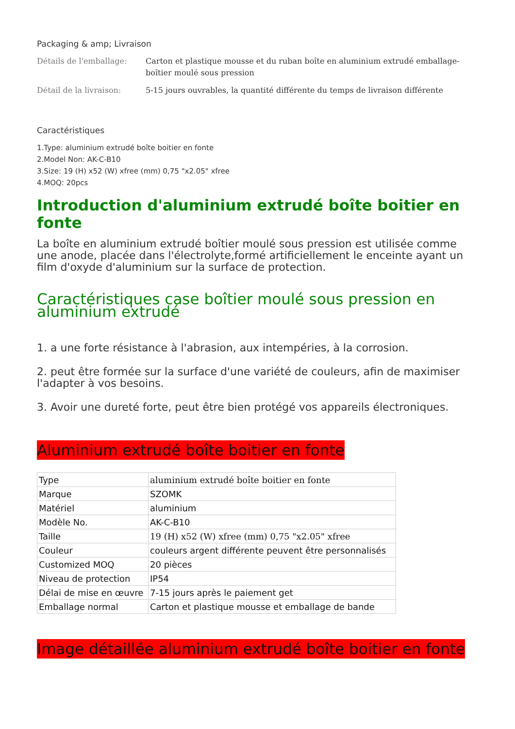Packaging & amp; Livraison
Détails de l'emballage: Carton et plastique mousse et du ruban boîte en aluminium extrudé emballage-boîtier moulé sous pression
Détail de la livraison: 5-15 jours ouvrables, la quantité différente du temps de livraison différente
Caractéristiques
1.Type: aluminium extrudé boîte boitier en fonte
2.Model Non: AK-C-B10
3.Size: 19 (H) x52 (W) xfree (mm) 0,75 "x2.05" xfree
4.MOQ: 20pcs
Introduction d'aluminium extrudé boîte boitier en fonte
La boîte en aluminium extrudé boîtier moulé sous pression est utilisée comme une anode, placée dans l'électrolyte,formé artificiellement le enceinte ayant un film d'oxyde d'aluminium sur la surface de protection.
Caractéristiques case boîtier moulé sous pression en aluminium extrudé
1. a une forte résistance à l'abrasion, aux intempéries, à la corrosion.
2. peut être formée sur la surface d'une variété de couleurs, afin de maximiser l'adapter à vos besoins.
3. Avoir une dureté forte, peut être bien protégé vos appareils électroniques.
Aluminium extrudé boîte boitier en fonte
| Type | aluminium extrudé boîte boitier en fonte |
| Marque | SZOMK |
| Matériel | aluminium |
| Modèle No. | AK-C-B10 |
| Taille | 19 (H) x52 (W) xfree (mm) 0,75 "x2.05" xfree |
| Couleur | couleurs argent différente peuvent être personnalisés |
| Customized MOQ | 20 pièces |
| Niveau de protection | IP54 |
| Délai de mise en œuvre | 7-15 jours après le paiement get |
| Emballage normal | Carton et plastique mousse et emballage de bande |
Image détaillée aluminium extrudé boîte boitier en fonte